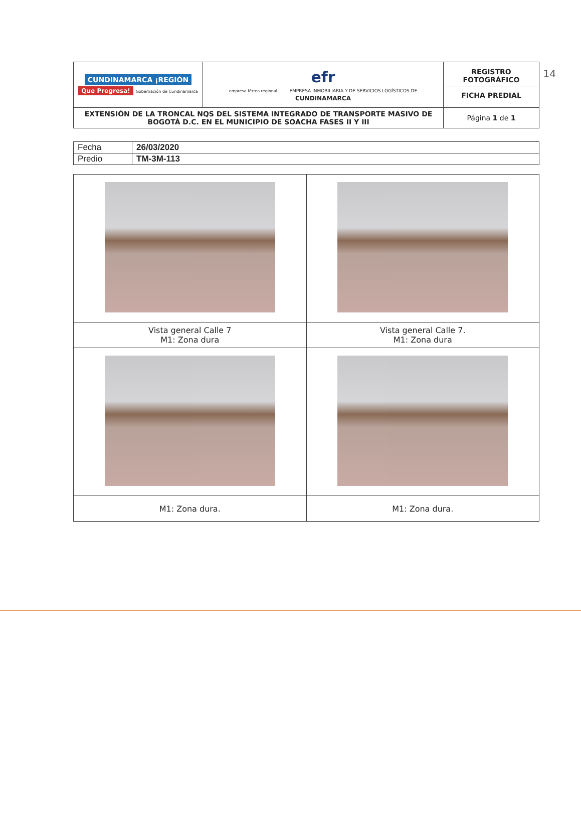14
| CUNDINAMARCA ¡REGIÓN Que Progresa! Gobernación de Cundinamarca | efr empresa férrea regional EMPRESA INMOBILIARIA Y DE SERVICIOS LOGÍSTICOS DE CUNDINAMARCA | REGISTRO FOTOGRÁFICO FICHA PREDIAL |
| EXTENSIÓN DE LA TRONCAL NQS DEL SISTEMA INTEGRADO DE TRANSPORTE MASIVO DE BOGOTÁ D.C. EN EL MUNICIPIO DE SOACHA FASES II Y III | | Página 1 de 1 |
| Fecha | 26/03/2020 |
| Predio | TM-3M-113 |
| Vista general Calle 7 M1: Zona dura | Vista general Calle 7. M1: Zona dura |
| M1: Zona dura. | M1: Zona dura. |